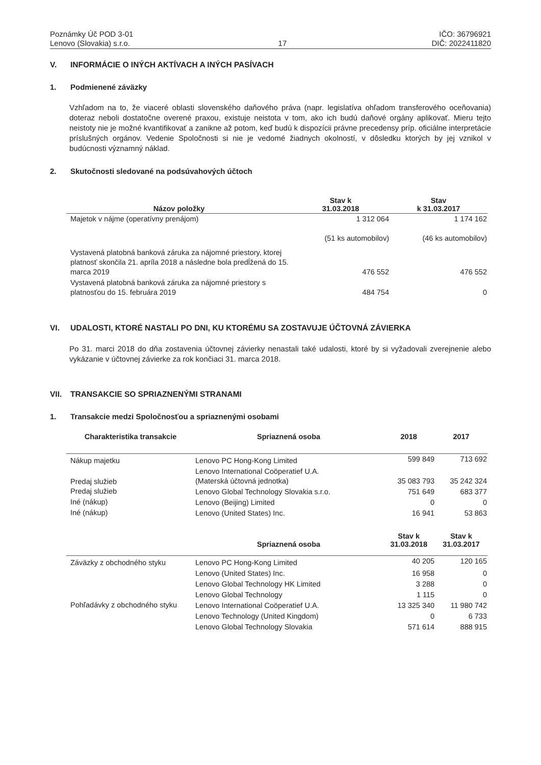Poznámky Úč POD 3-01
Lenovo (Slovakia) s.r.o.
17 IČO: 36796921
DIČ: 2022411820
V. INFORMÁCIE O INÝCH AKTÍVACH A INÝCH PASÍVACH
1. Podmienené záväzky
Vzhľadom na to, že viaceré oblasti slovenského daňového práva (napr. legislatíva ohľadom transferového oceňovania) doteraz neboli dostatočne overené praxou, existuje neistota v tom, ako ich budú daňové orgány aplikovať. Mieru tejto neistoty nie je možné kvantifikovať a zanikne až potom, keď budú k dispozícii právne precedensy príp. oficiálne interpretácie príslušných orgánov. Vedenie Spoločnosti si nie je vedomé žiadnych okolností, v dôsledku ktorých by jej vznikol v budúcnosti významný náklad.
2. Skutočnosti sledované na podsúvahových účtoch
| Názov položky | Stav k 31.03.2018 | Stav k 31.03.2017 |
| --- | --- | --- |
| Majetok v nájme (operatívny prenájom) | 1 312 064 (51 ks automobilov) | 1 174 162 (46 ks automobilov) |
| Vystavená platobná banková záruka za nájomné priestory, ktorej platnosť skončila 21. apríla 2018 a následne bola predĺžená do 15. marca 2019 | 476 552 | 476 552 |
| Vystavená platobná banková záruka za nájomné priestory s platnosťou do 15. februára 2019 | 484 754 | 0 |
VI. UDALOSTI, KTORÉ NASTALI PO DNI, KU KTORÉMU SA ZOSTAVUJE ÚČTOVNÁ ZÁVIERKA
Po 31. marci 2018 do dňa zostavenia účtovnej závierky nenastali také udalosti, ktoré by si vyžadovali zverejnenie alebo vykázanie v účtovnej závierke za rok končiaci 31. marca 2018.
VII. TRANSAKCIE SO SPRIAZNENÝMI STRANAMI
1. Transakcie medzi Spoločnosťou a spriaznenými osobami
| Charakteristika transakcie | Spriaznená osoba | 2018 | 2017 |
| --- | --- | --- | --- |
| Nákup majetku | Lenovo PC Hong-Kong Limited | 599 849 | 713 692 |
| Predaj služieb | Lenovo International Coöperatief U.A. (Materská účtovná jednotka) | 35 083 793 | 35 242 324 |
| Predaj služieb | Lenovo Global Technology Slovakia s.r.o. | 751 649 | 683 377 |
| Iné (nákup) | Lenovo (Beijing) Limited | 0 | 0 |
| Iné (nákup) | Lenovo (United States) Inc. | 16 941 | 53 863 |
| | Spriaznená osoba | Stav k 31.03.2018 | Stav k 31.03.2017 |
| Záväzky z obchodného styku | Lenovo PC Hong-Kong Limited | 40 205 | 120 165 |
| | Lenovo (United States) Inc. | 16 958 | 0 |
| | Lenovo Global Technology HK Limited | 3 288 | 0 |
| | Lenovo Global Technology | 1 115 | 0 |
| Pohľadávky z obchodného styku | Lenovo International Coöperatief U.A. | 13 325 340 | 11 980 742 |
| | Lenovo Technology (United Kingdom) | 0 | 6 733 |
| | Lenovo Global Technology Slovakia | 571 614 | 888 915 |